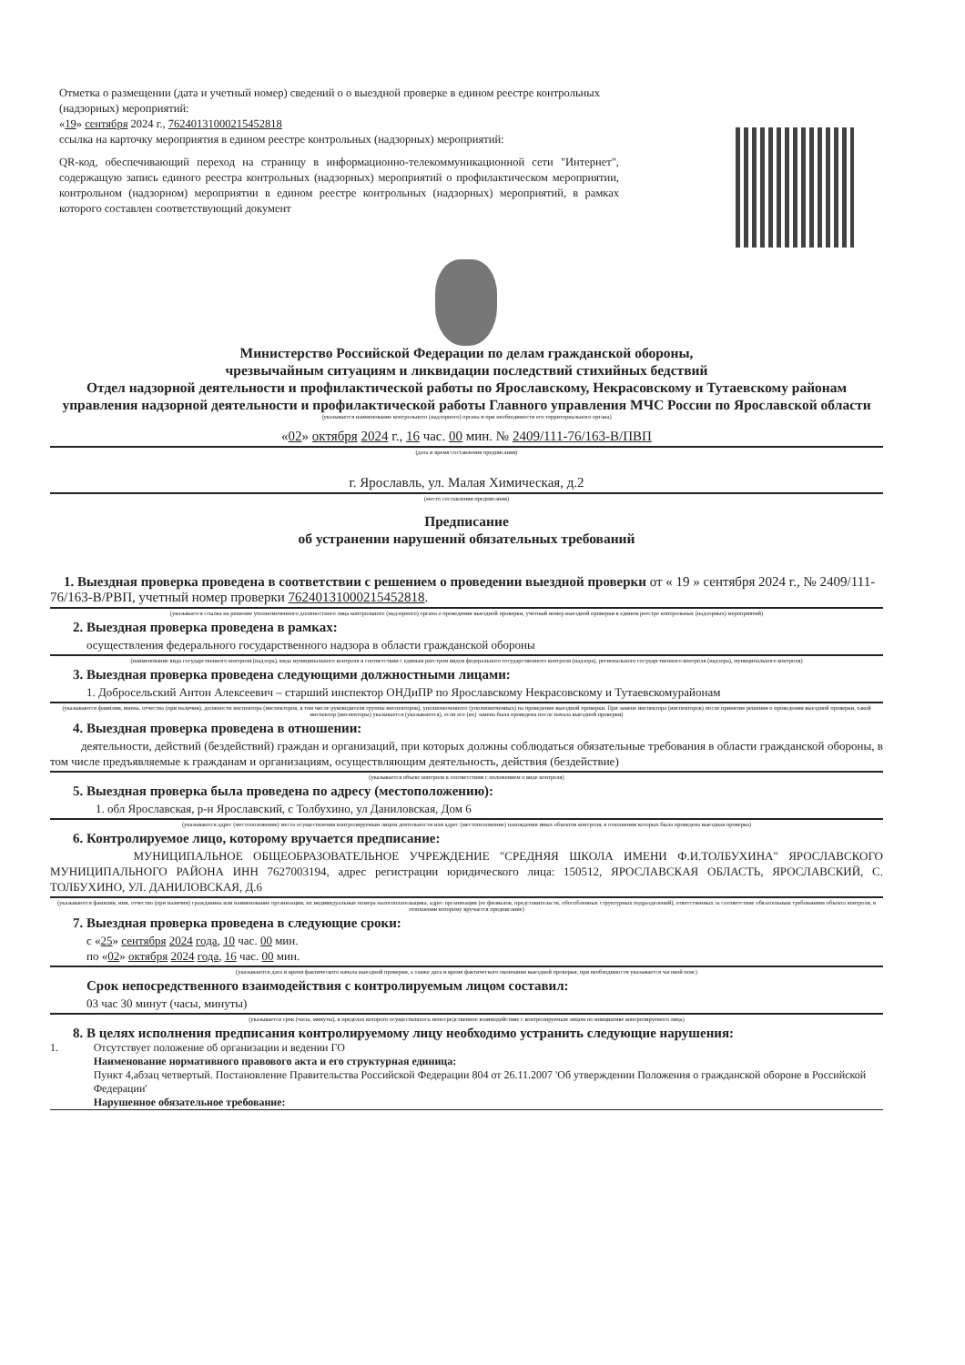Отметка о размещении (дата и учетный номер) сведений о о выездной проверке в едином реестре контрольных (надзорных) мероприятий:
«19» сентября 2024 г., 76240131000215452818
ссылка на карточку мероприятия в едином реестре контрольных (надзорных) мероприятий:
QR-код, обеспечивающий переход на страницу в информационно-телекоммуникационной сети "Интернет", содержащую запись единого реестра контрольных (надзорных) мероприятий о профилактическом мероприятии, контрольном (надзорном) мероприятии в едином реестре контрольных (надзорных) мероприятий, в рамках которого составлен соответствующий документ
Министерство Российской Федерации по делам гражданской обороны,
чрезвычайным ситуациям и ликвидации последствий стихийных бедствий
Отдел надзорной деятельности и профилактической работы по Ярославскому, Некрасовскому и Тутаевскому районам управления надзорной деятельности и профилактической работы Главного управления МЧС России по Ярославской области
(указывается наименование контрольного (надзорного) органа и при необходимости его территориального органа)
«02» октября 2024 г., 16 час. 00 мин. № 2409/111-76/163-В/ПВП
(дата и время составления предписания)
г. Ярославль, ул. Малая Химическая, д.2
(место составления предписания)
Предписание
об устранении нарушений обязательных требований
1. Выездная проверка проведена в соответствии с решением о проведении выездной проверки от « 19 » сентября 2024 г., № 2409/111-76/163-В/РВП, учетный номер проверки 76240131000215452818.
(указывается ссылка на решение уполномоченного должностного лица контрольного (надзорного) органа о проведении выездной проверки, учетный номер выездной проверки в едином реестре контрольных (надзорных) мероприятий)
2. Выездная проверка проведена в рамках:
осуществления федерального государственного надзора в области гражданской обороны
(наименование вида государственного контроля (надзора), вида муниципального контроля в соответствии с единым реестром видов федерального государственного контроля (надзора), регионального государственного контроля (надзора), муниципального контроля)
3. Выездная проверка проведена следующими должностными лицами:
1. Добросельский Антон Алексеевич – старший инспектор ОНДиПР по Ярославскому Некрасовскому и Тутаевскомурайонам
(указываются фамилии, имена, отчества (при наличии), должности инспектора (инспекторов, в том числе руководителя группы инспекторов), уполномоченного (уполномоченных) на проведение выездной проверки. При замене инспектора (инспекторов) после принятия решения о проведении выездной проверки, такой инспектор (инспекторы) указывается (указываются), если его (их) замена была проведена после начала выездной проверки)
4. Выездная проверка проведена в отношении:
деятельности, действий (бездействий) граждан и организаций, при которых должны соблюдаться обязательные требования в области гражданской обороны, в том числе предъявляемые к гражданам и организациям, осуществляющим деятельность, действия (бездействие)
(указывается объект контроля в соответствии с положением о виде контроля)
5. Выездная проверка была проведена по адресу (местоположению):
1. обл Ярославская, р-н Ярославский, с Толбухино, ул Даниловская, Дом 6
(указываются адрес (местоположение) места осуществления контролируемым лицом деятельности или адрес (местоположение) нахождения иных объектов контроля, в отношении которых была проведена выездная проверка)
6. Контролируемое лицо, которому вручается предписание:
МУНИЦИПАЛЬНОЕ ОБЩЕОБРАЗОВАТЕЛЬНОЕ УЧРЕЖДЕНИЕ "СРЕДНЯЯ ШКОЛА ИМЕНИ Ф.И.ТОЛБУХИНА" ЯРОСЛАВСКОГО МУНИЦИПАЛЬНОГО РАЙОНА ИНН 7627003194, адрес регистрации юридического лица: 150512, ЯРОСЛАВСКАЯ ОБЛАСТЬ, ЯРОСЛАВСКИЙ, С. ТОЛБУХИНО, УЛ. ДАНИЛОВСКАЯ, Д.6
(указываются фамилия, имя, отчество (при наличии) гражданина или наименование организации, их индивидуальные номера налогоплательщика, адрес организации (ее филиалов, представительств, обособленных структурных подразделений), ответственных за соответствие обязательным требованиям объекта контроля, в отношении которому вручается предписание)
7. Выездная проверка проведена в следующие сроки:
с «25» сентября 2024 года, 10 час. 00 мин.
по «02» октября 2024 года, 16 час. 00 мин.
(указываются дата и время фактического начала выездной проверки, а также дата и время фактического окончания выездной проверки, при необходимости указывается часовой пояс)
Срок непосредственного взаимодействия с контролируемым лицом составил:
03 час 30 минут (часы, минуты)
(указывается срок (часы, минуты), в пределах которого осуществлялось непосредственное взаимодействие с контролируемым лицом по инициативе контролируемого лица)
8. В целях исполнения предписания контролируемому лицу необходимо устранить следующие нарушения:
1. Отсутствует положение об организации и ведении ГО
Наименование нормативного правового акта и его структурная единица:
Пункт 4,абзац четвертый. Постановление Правительства Российской Федерации 804 от 26.11.2007 'Об утверждении Положения о гражданской обороне в Российской Федерации'
Нарушенное обязательное требование: